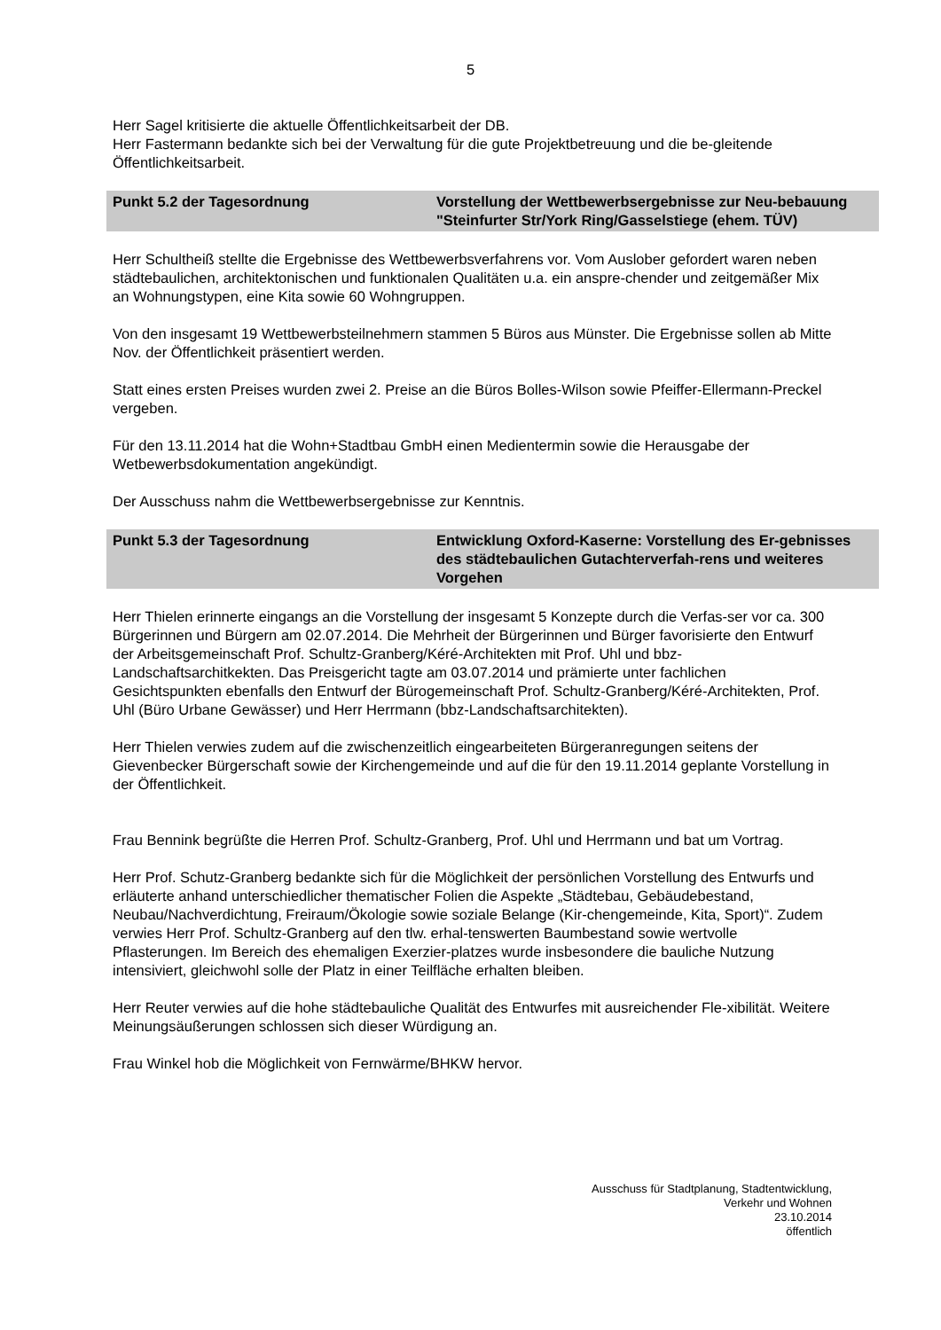5
Herr Sagel kritisierte die aktuelle Öffentlichkeitsarbeit der DB.
Herr Fastermann bedankte sich bei der Verwaltung für die gute Projektbetreuung und die be-gleitende Öffentlichkeitsarbeit.
Punkt 5.2 der Tagesordnung Vorstellung der Wettbewerbsergebnisse zur Neu-bebauung "Steinfurter Str/York Ring/Gasselstiege (ehem. TÜV)
Herr Schultheiß stellte die Ergebnisse des Wettbewerbsverfahrens vor. Vom Auslober gefordert waren neben städtebaulichen, architektonischen und funktionalen Qualitäten u.a. ein anspre-chender und zeitgemäßer Mix an Wohnungstypen, eine Kita sowie 60 Wohngruppen.
Von den insgesamt 19 Wettbewerbsteilnehmern stammen 5 Büros aus Münster. Die Ergebnisse sollen ab Mitte Nov. der Öffentlichkeit präsentiert werden.
Statt eines ersten Preises wurden zwei 2. Preise an die Büros Bolles-Wilson sowie Pfeiffer-Ellermann-Preckel vergeben.
Für den 13.11.2014 hat die Wohn+Stadtbau GmbH einen Medientermin sowie die Herausgabe der Wetbewerbsdokumentation angekündigt.
Der Ausschuss nahm die Wettbewerbsergebnisse zur Kenntnis.
Punkt 5.3 der Tagesordnung Entwicklung Oxford-Kaserne: Vorstellung des Er-gebnisses des städtebaulichen Gutachterverfah-rens und weiteres Vorgehen
Herr Thielen erinnerte eingangs an die Vorstellung der insgesamt 5 Konzepte durch die Verfas-ser vor ca. 300 Bürgerinnen und Bürgern am 02.07.2014. Die Mehrheit der Bürgerinnen und Bürger favorisierte den Entwurf der Arbeitsgemeinschaft Prof. Schultz-Granberg/Kéré-Architekten mit Prof. Uhl und bbz-Landschaftsarchitkekten. Das Preisgericht tagte am 03.07.2014 und prämierte unter fachlichen Gesichtspunkten ebenfalls den Entwurf der Bürogemeinschaft Prof. Schultz-Granberg/Kéré-Architekten, Prof. Uhl (Büro Urbane Gewässer) und Herr Herrmann (bbz-Landschaftsarchitekten).
Herr Thielen verwies zudem auf die zwischenzeitlich eingearbeiteten Bürgeranregungen seitens der Gievenbecker Bürgerschaft sowie der Kirchengemeinde und auf die für den 19.11.2014 geplante Vorstellung in der Öffentlichkeit.
Frau Bennink begrüßte die Herren Prof. Schultz-Granberg, Prof. Uhl und Herrmann und bat um Vortrag.
Herr Prof. Schutz-Granberg bedankte sich für die Möglichkeit der persönlichen Vorstellung des Entwurfs und erläuterte anhand unterschiedlicher thematischer Folien die Aspekte „Städtebau, Gebäudebestand, Neubau/Nachverdichtung, Freiraum/Ökologie sowie soziale Belange (Kir-chengemeinde, Kita, Sport)“. Zudem verwies Herr Prof. Schultz-Granberg auf den tlw. erhal-tenswerten Baumbestand sowie wertvolle Pflasterungen. Im Bereich des ehemaligen Exerzier-platzes wurde insbesondere die bauliche Nutzung intensiviert, gleichwohl solle der Platz in einer Teilfläche erhalten bleiben.
Herr Reuter verwies auf die hohe städtebauliche Qualität des Entwurfes mit ausreichender Fle-xibilität. Weitere Meinungsäußerungen schlossen sich dieser Würdigung an.
Frau Winkel hob die Möglichkeit von Fernwärme/BHKW hervor.
Ausschuss für Stadtplanung, Stadtentwicklung,
Verkehr und Wohnen
23.10.2014
öffentlich